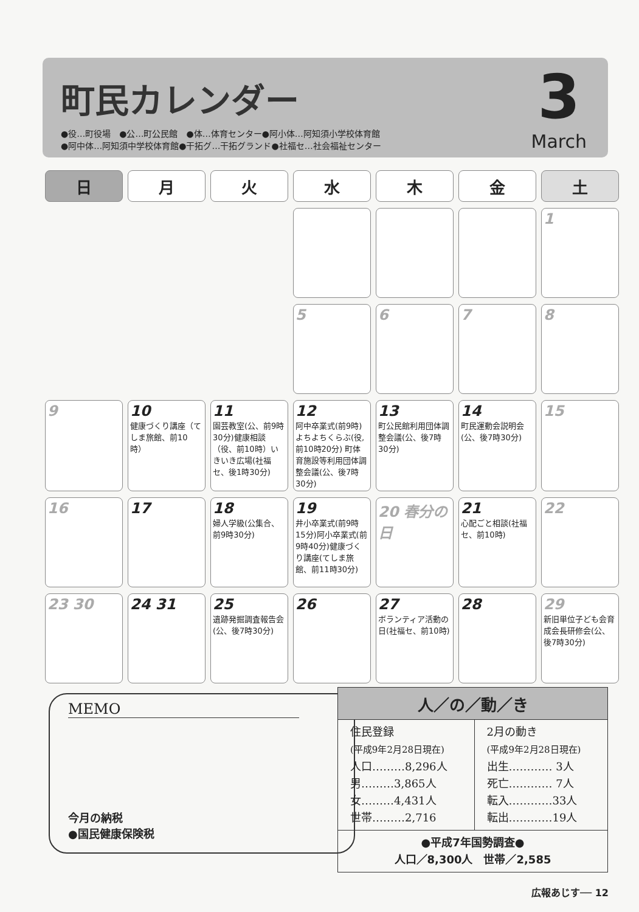町民カレンダー
●役…町役場　●公…町公民館　●体…体育センター●阿小体…阿知須小学校体育館
●阿中体…阿知須中学校体育館●干拓グ…干拓グランド●社福セ…社会福祉センター
3
March
| 日 | 月 | 火 | 水 | 木 | 金 | 土 |
| --- | --- | --- | --- | --- | --- | --- |
| | | | | | | 1 |
| | | | 5 | 6 | 7 | 8 |
| 9 | 10 健康づくり講座（てしま旅館、前10時） | 11 園芸教室(公、前9時30分)健康相談（役、前10時）いきいき広場(社福セ、後1時30分) | 12 阿中卒業式(前9時)よちよちくらぶ(役,前10時20分) 町体育施設等利用団体調整会議(公、後7時30分) | 13 町公民館利用団体調整会議(公、後7時30分) | 14 町民運動会説明会(公、後7時30分) | 15 |
| 16 | 17 | 18 婦人学級(公集合、前9時30分) | 19 井小卒業式(前9時15分)阿小卒業式(前9時40分)健康づくり講座(てしま旅館、前11時30分) | 20 春分の日 | 21 心配ごと相談(社福セ、前10時) | 22 |
| 23 30 | 24 31 | 25 遺跡発掘調査報告会(公、後7時30分) | 26 | 27 ボランティア活動の日(社福セ、前10時) | 28 | 29 新旧単位子ども会育成会長研修会(公、後7時30分) |
MEMO
今月の納税
●国民健康保険税
| 人／の／動／き | |
| --- | --- |
| 住民登録 (平成9年2月28日現在) 人口………8,296人 男………3,865人 女………4,431人 世帯………2,716 | 2月の動き (平成9年2月28日現在) 出生………… 3人 死亡………… 7人 転入…………33人 転出…………19人 |
| ●平成7年国勢調査● 人口／8,300人 世帯／2,585 | |
広報あじす── 12